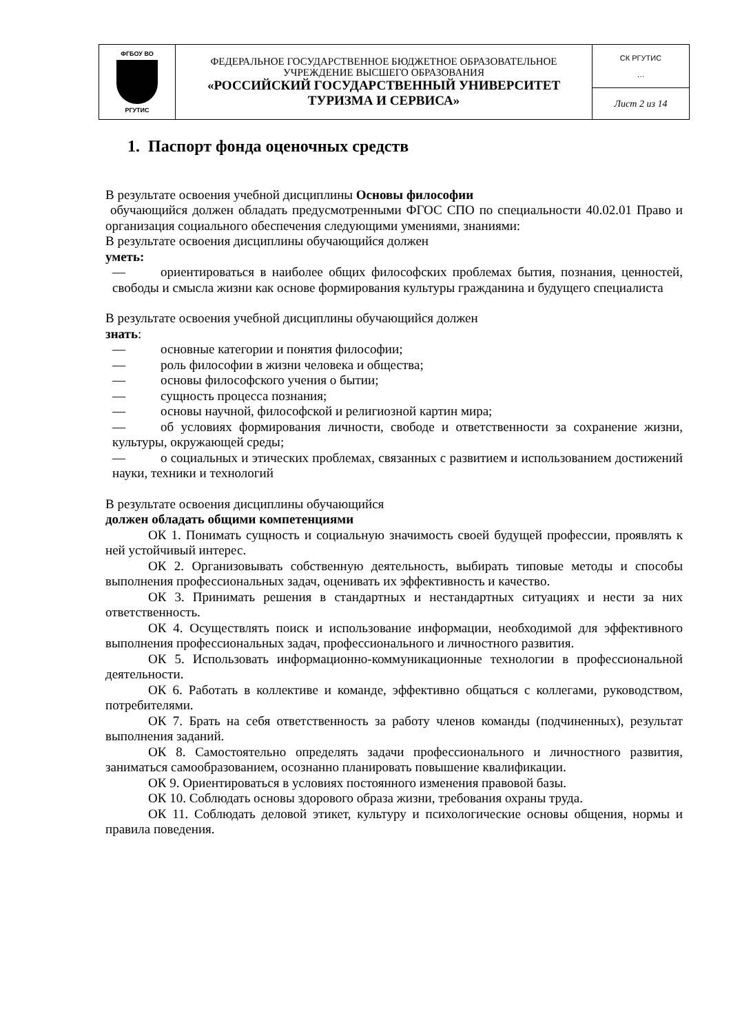| ФГБОУ ВО РГУТИС | ФЕДЕРАЛЬНОЕ ГОСУДАРСТВЕННОЕ БЮДЖЕТНОЕ ОБРАЗОВАТЕЛЬНОЕ УЧРЕЖДЕНИЕ ВЫСШЕГО ОБРАЗОВАНИЯ «РОССИЙСКИЙ ГОСУДАРСТВЕННЫЙ УНИВЕРСИТЕТ ТУРИЗМА И СЕРВИСА» | СК РГУТИС … |
| | | Лист 2 из 14 |
1. Паспорт фонда оценочных средств
В результате освоения учебной дисциплины Основы философии
обучающийся должен обладать предусмотренными ФГОС СПО по специальности 40.02.01 Право и организация социального обеспечения следующими умениями, знаниями:
В результате освоения дисциплины обучающийся должен
уметь:
— ориентироваться в наиболее общих философских проблемах бытия, познания, ценностей, свободы и смысла жизни как основе формирования культуры гражданина и будущего специалиста
В результате освоения учебной дисциплины обучающийся должен
знать:
— основные категории и понятия философии;
— роль философии в жизни человека и общества;
— основы философского учения о бытии;
— сущность процесса познания;
— основы научной, философской и религиозной картин мира;
— об условиях формирования личности, свободе и ответственности за сохранение жизни, культуры, окружающей среды;
— о социальных и этических проблемах, связанных с развитием и использованием достижений науки, техники и технологий
В результате освоения дисциплины обучающийся
должен обладать общими компетенциями
ОК 1. Понимать сущность и социальную значимость своей будущей профессии, проявлять к ней устойчивый интерес.
ОК 2. Организовывать собственную деятельность, выбирать типовые методы и способы выполнения профессиональных задач, оценивать их эффективность и качество.
ОК 3. Принимать решения в стандартных и нестандартных ситуациях и нести за них ответственность.
ОК 4. Осуществлять поиск и использование информации, необходимой для эффективного выполнения профессиональных задач, профессионального и личностного развития.
ОК 5. Использовать информационно-коммуникационные технологии в профессиональной деятельности.
ОК 6. Работать в коллективе и команде, эффективно общаться с коллегами, руководством, потребителями.
ОК 7. Брать на себя ответственность за работу членов команды (подчиненных), результат выполнения заданий.
ОК 8. Самостоятельно определять задачи профессионального и личностного развития, заниматься самообразованием, осознанно планировать повышение квалификации.
ОК 9. Ориентироваться в условиях постоянного изменения правовой базы.
ОК 10. Соблюдать основы здорового образа жизни, требования охраны труда.
ОК 11. Соблюдать деловой этикет, культуру и психологические основы общения, нормы и правила поведения.